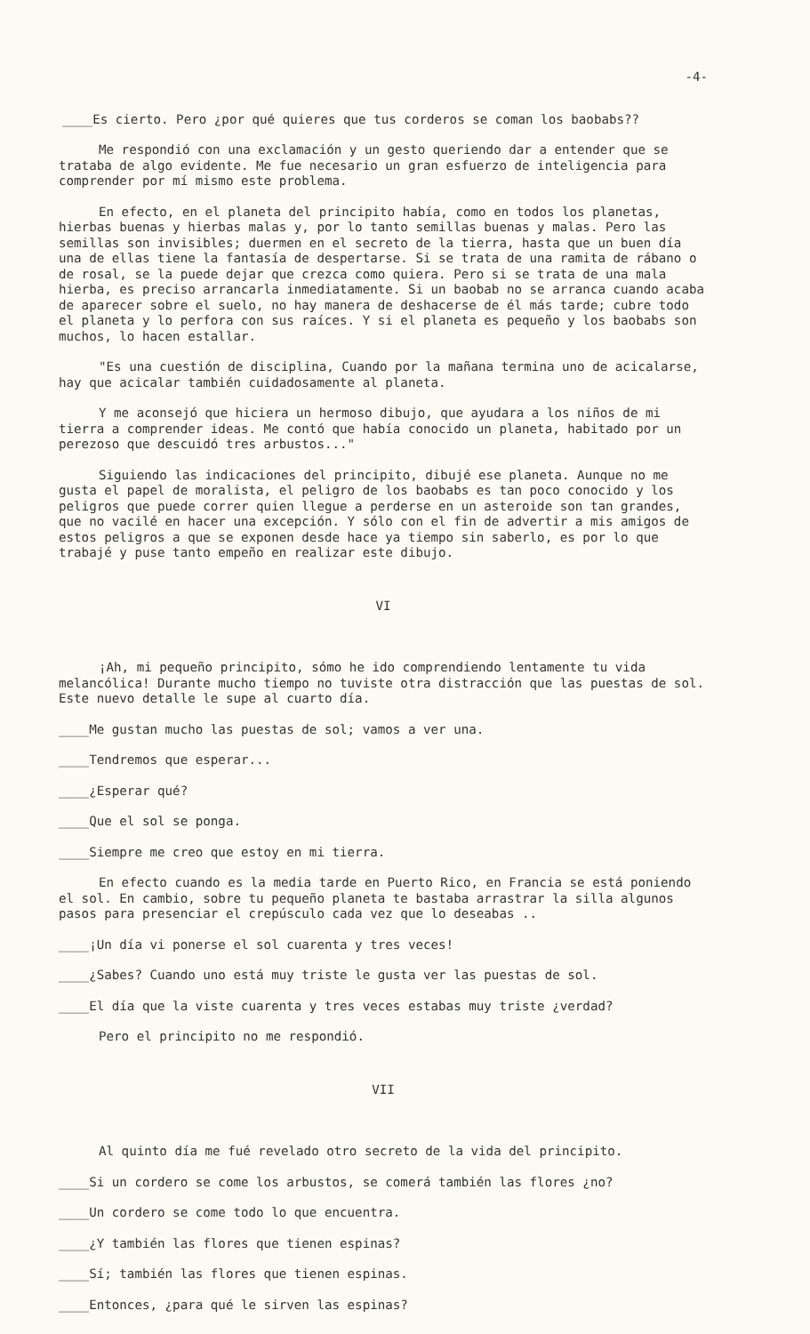-4-
____Es cierto. Pero ¿por qué quieres que tus corderos se coman los baobabs??
Me respondió con una exclamación y un gesto queriendo dar a entender que se trataba de algo evidente. Me fue necesario un gran esfuerzo de inteligencia para comprender por mí mismo este problema.
En efecto, en el planeta del principito había, como en todos los planetas, hierbas buenas y hierbas malas y, por lo tanto semillas buenas y malas. Pero las semillas son invisibles; duermen en el secreto de la tierra, hasta que un buen día una de ellas tiene la fantasía de despertarse. Si se trata de una ramita de rábano o de rosal, se la puede dejar que crezca como quiera. Pero si se trata de una mala hierba, es preciso arrancarla inmediatamente. Si un baobab no se arranca cuando acaba de aparecer sobre el suelo, no hay manera de deshacerse de él más tarde; cubre todo el planeta y lo perfora con sus raíces. Y si el planeta es pequeño y los baobabs son muchos, lo hacen estallar.
"Es una cuestión de disciplina, Cuando por la mañana termina uno de acicalarse, hay que acicalar también cuidadosamente al planeta.
Y me aconsejó que hiciera un hermoso dibujo, que ayudara a los niños de mi tierra a comprender ideas. Me contó que había conocido un planeta, habitado por un perezoso que descuidó tres arbustos..."
Siguiendo las indicaciones del principito, dibujé ese planeta. Aunque no me gusta el papel de moralista, el peligro de los baobabs es tan poco conocido y los peligros que puede correr quien llegue a perderse en un asteroide son tan grandes, que no vacilé en hacer una excepción. Y sólo con el fin de advertir a mis amigos de estos peligros a que se exponen desde hace ya tiempo sin saberlo, es por lo que trabajé y puse tanto empeño en realizar este dibujo.
VI
¡Ah, mi pequeño principito, sómo he ido comprendiendo lentamente tu vida melancólica! Durante mucho tiempo no tuviste otra distracción que las puestas de sol. Este nuevo detalle le supe al cuarto día.
____Me gustan mucho las puestas de sol; vamos a ver una.
____Tendremos que esperar...
____¿Esperar qué?
____Que el sol se ponga.
____Siempre me creo que estoy en mi tierra.
En efecto cuando es la media tarde en Puerto Rico, en Francia se está poniendo el sol. En cambio, sobre tu pequeño planeta te bastaba arrastrar la silla algunos pasos para presenciar el crepúsculo cada vez que lo deseabas ..
____¡Un día vi ponerse el sol cuarenta y tres veces!
____¿Sabes? Cuando uno está muy triste le gusta ver las puestas de sol.
____El día que la viste cuarenta y tres veces estabas muy triste ¿verdad?
Pero el principito no me respondió.
VII
Al quinto día me fué revelado otro secreto de la vida del principito.
____Si un cordero se come los arbustos, se comerá también las flores ¿no?
____Un cordero se come todo lo que encuentra.
____¿Y también las flores que tienen espinas?
____Sí; también las flores que tienen espinas.
____Entonces, ¿para qué le sirven las espinas?